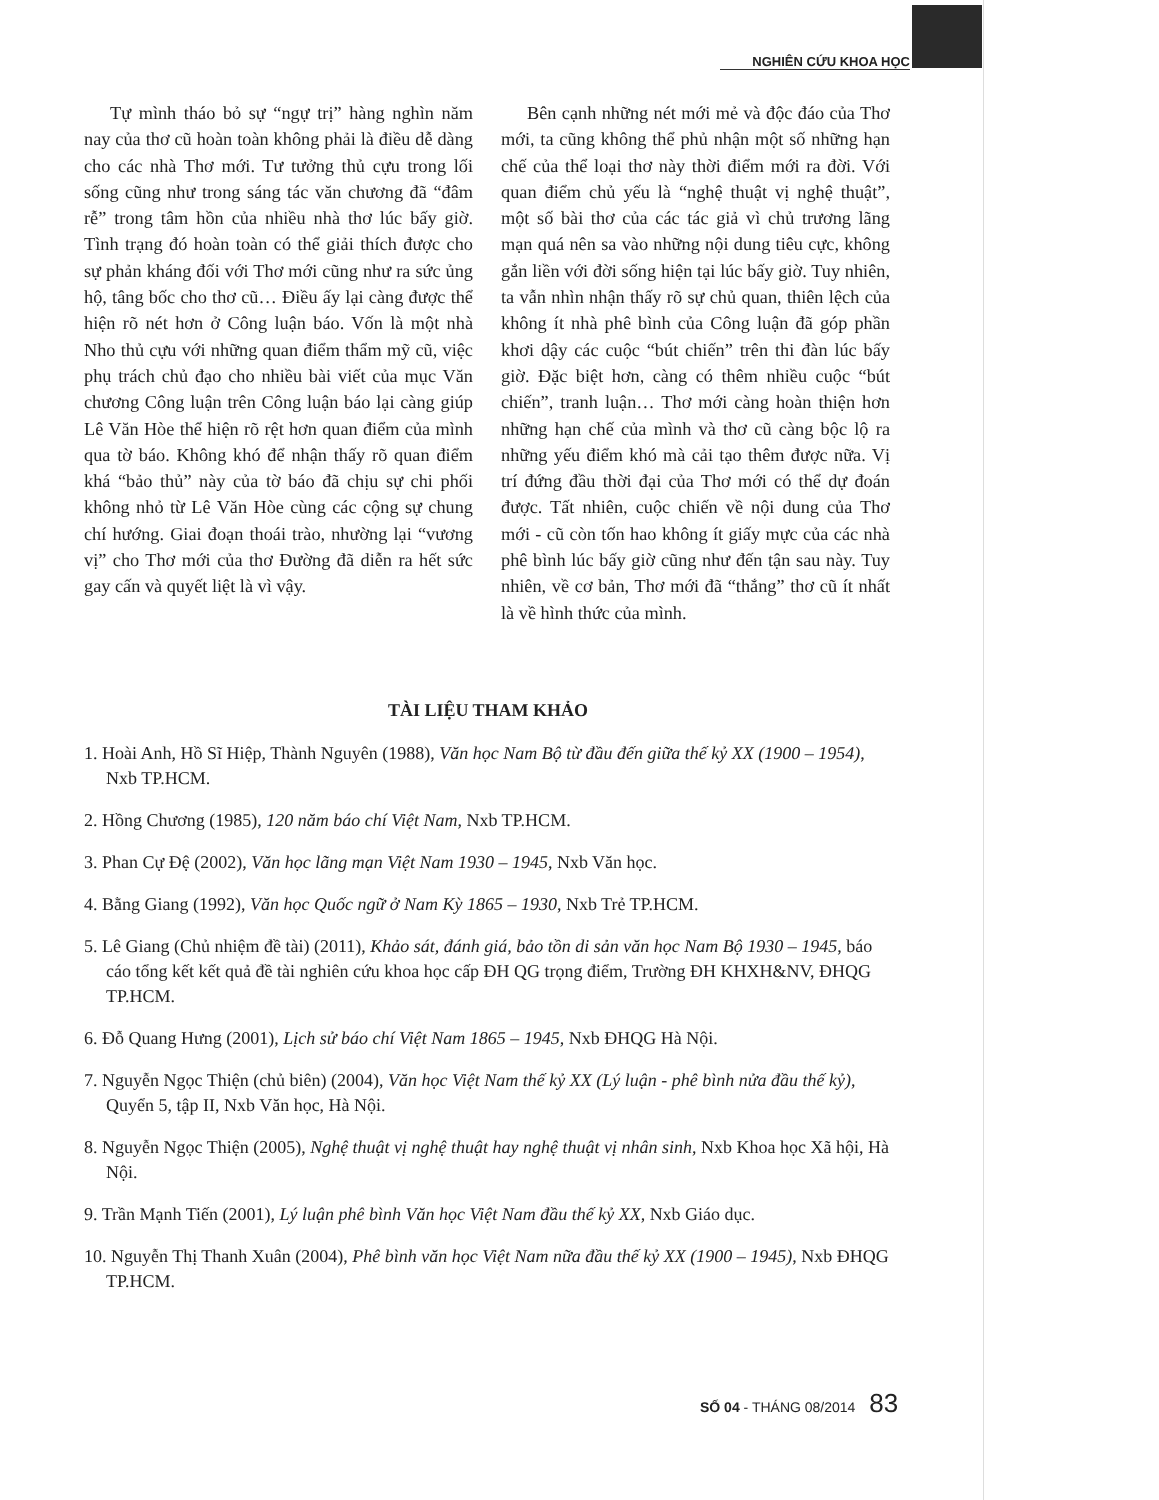NGHIÊN CỨU KHOA HỌC
Tự mình tháo bỏ sự “ngự trị” hàng nghìn năm nay của thơ cũ hoàn toàn không phải là điều dễ dàng cho các nhà Thơ mới. Tư tưởng thủ cựu trong lối sống cũng như trong sáng tác văn chương đã “đâm rễ” trong tâm hồn của nhiều nhà thơ lúc bấy giờ. Tình trạng đó hoàn toàn có thể giải thích được cho sự phản kháng đối với Thơ mới cũng như ra sức ủng hộ, tâng bốc cho thơ cũ… Điều ấy lại càng được thể hiện rõ nét hơn ở Công luận báo. Vốn là một nhà Nho thủ cựu với những quan điểm thẩm mỹ cũ, việc phụ trách chủ đạo cho nhiều bài viết của mục Văn chương Công luận trên Công luận báo lại càng giúp Lê Văn Hòe thể hiện rõ rệt hơn quan điểm của mình qua tờ báo. Không khó để nhận thấy rõ quan điểm khá “bảo thủ” này của tờ báo đã chịu sự chi phối không nhỏ từ Lê Văn Hòe cùng các cộng sự chung chí hướng. Giai đoạn thoái trào, nhường lại “vương vị” cho Thơ mới của thơ Đường đã diễn ra hết sức gay cấn và quyết liệt là vì vậy.
Bên cạnh những nét mới mẻ và độc đáo của Thơ mới, ta cũng không thể phủ nhận một số những hạn chế của thể loại thơ này thời điểm mới ra đời. Với quan điểm chủ yếu là “nghệ thuật vị nghệ thuật”, một số bài thơ của các tác giả vì chủ trương lãng mạn quá nên sa vào những nội dung tiêu cực, không gắn liền với đời sống hiện tại lúc bấy giờ. Tuy nhiên, ta vẫn nhìn nhận thấy rõ sự chủ quan, thiên lệch của không ít nhà phê bình của Công luận đã góp phần khơi dậy các cuộc “bút chiến” trên thi đàn lúc bấy giờ. Đặc biệt hơn, càng có thêm nhiều cuộc “bút chiến”, tranh luận… Thơ mới càng hoàn thiện hơn những hạn chế của mình và thơ cũ càng bộc lộ ra những yếu điểm khó mà cải tạo thêm được nữa. Vị trí đứng đầu thời đại của Thơ mới có thể dự đoán được. Tất nhiên, cuộc chiến về nội dung của Thơ mới - cũ còn tốn hao không ít giấy mực của các nhà phê bình lúc bấy giờ cũng như đến tận sau này. Tuy nhiên, về cơ bản, Thơ mới đã “thắng” thơ cũ ít nhất là về hình thức của mình.
TÀI LIỆU THAM KHẢO
1. Hoài Anh, Hồ Sĩ Hiệp, Thành Nguyên (1988), Văn học Nam Bộ từ đầu đến giữa thế kỷ XX (1900 – 1954), Nxb TP.HCM.
2. Hồng Chương (1985), 120 năm báo chí Việt Nam, Nxb TP.HCM.
3. Phan Cự Đệ (2002), Văn học lãng mạn Việt Nam 1930 – 1945, Nxb Văn học.
4. Bằng Giang (1992), Văn học Quốc ngữ ở Nam Kỳ 1865 – 1930, Nxb Trẻ TP.HCM.
5. Lê Giang (Chủ nhiệm đề tài) (2011), Khảo sát, đánh giá, bảo tồn di sản văn học Nam Bộ 1930 – 1945, báo cáo tổng kết kết quả đề tài nghiên cứu khoa học cấp ĐH QG trọng điểm, Trường ĐH KHXH&NV, ĐHQG TP.HCM.
6. Đỗ Quang Hưng (2001), Lịch sử báo chí Việt Nam 1865 – 1945, Nxb ĐHQG Hà Nội.
7. Nguyễn Ngọc Thiện (chủ biên) (2004), Văn học Việt Nam thế kỷ XX (Lý luận - phê bình nửa đầu thế kỷ), Quyển 5, tập II, Nxb Văn học, Hà Nội.
8. Nguyễn Ngọc Thiện (2005), Nghệ thuật vị nghệ thuật hay nghệ thuật vị nhân sinh, Nxb Khoa học Xã hội, Hà Nội.
9. Trần Mạnh Tiến (2001), Lý luận phê bình Văn học Việt Nam đầu thế kỷ XX, Nxb Giáo dục.
10. Nguyễn Thị Thanh Xuân (2004), Phê bình văn học Việt Nam nữa đầu thế kỷ XX (1900 – 1945), Nxb ĐHQG TP.HCM.
SỐ 04 - THÁNG 08/2014 83